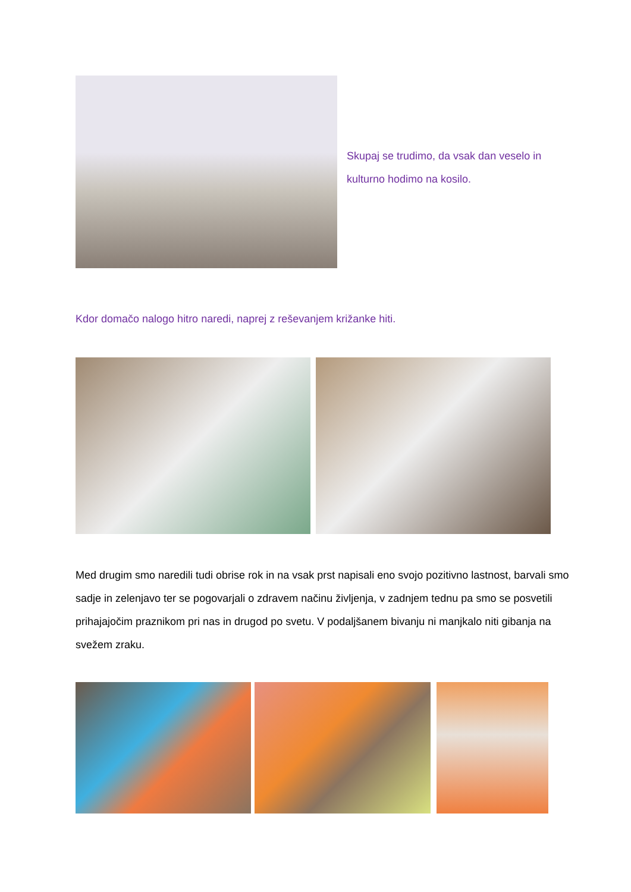Skupaj se trudimo, da vsak dan veselo in kulturno hodimo na kosilo.
Kdor domačo nalogo hitro naredi, naprej z reševanjem križanke hiti.
Med drugim smo naredili tudi obrise rok in na vsak prst napisali eno svojo pozitivno lastnost, barvali smo sadje in zelenjavo ter se pogovarjali o zdravem načinu življenja, v zadnjem tednu pa smo se posvetili prihajajočim praznikom pri nas in drugod po svetu. V podaljšanem bivanju ni manjkalo niti gibanja na svežem zraku.